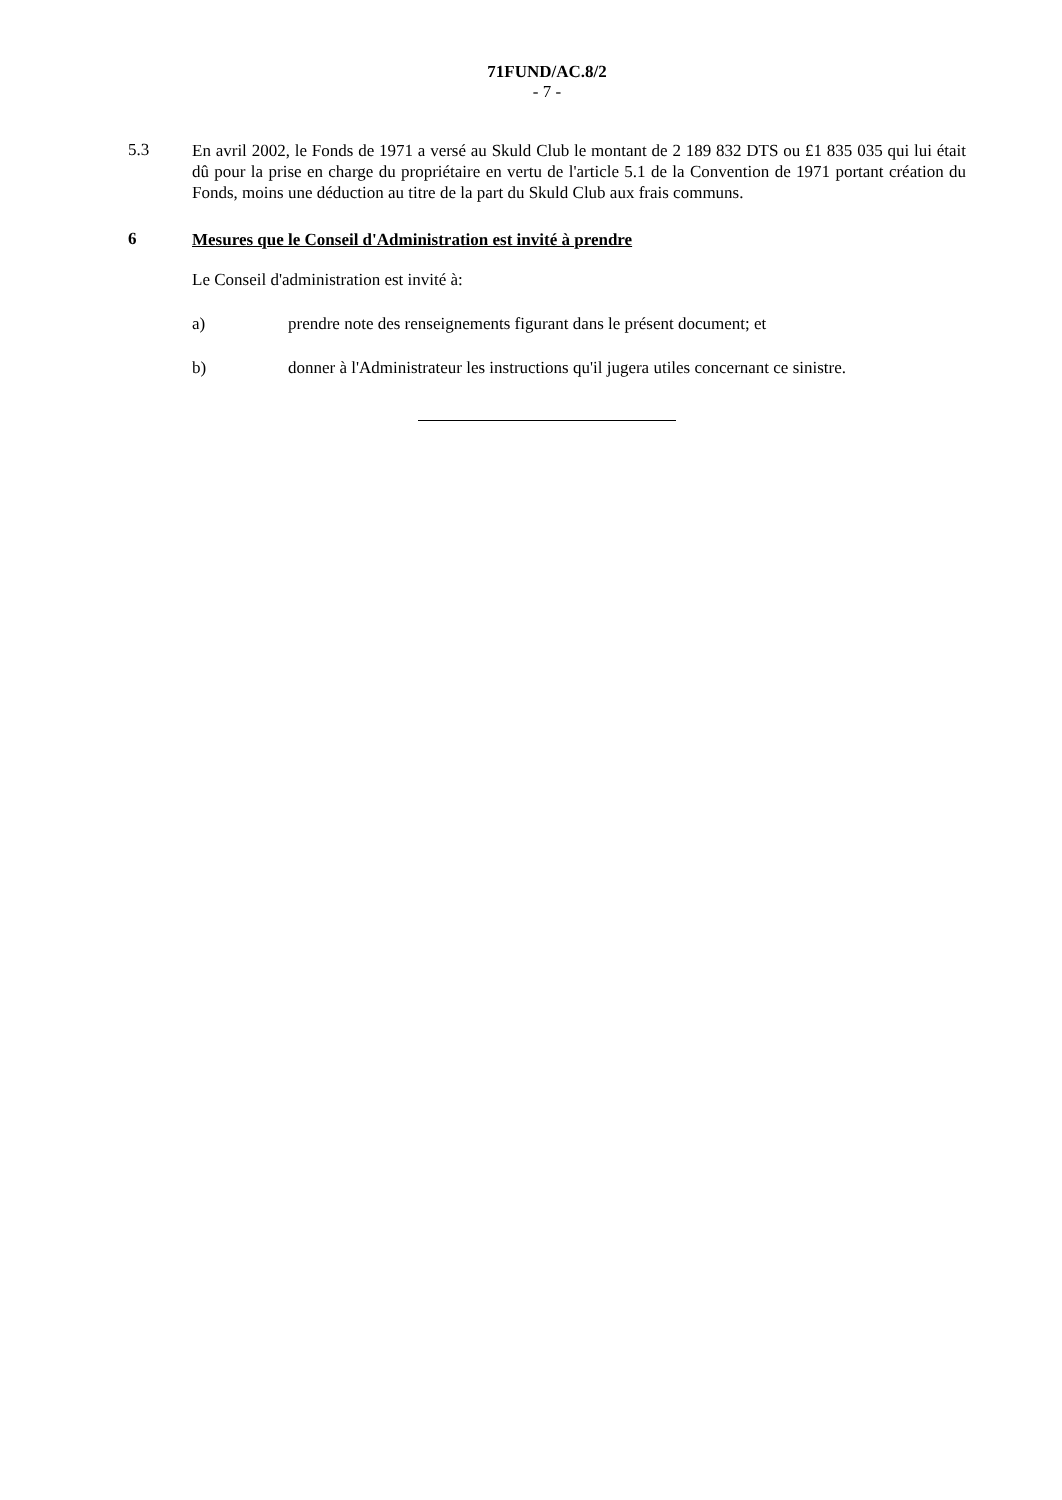71FUND/AC.8/2
- 7 -
5.3
En avril 2002, le Fonds de 1971 a versé au Skuld Club le montant de 2 189 832 DTS ou £1 835 035 qui lui était dû pour la prise en charge du propriétaire en vertu de l'article 5.1 de la Convention de 1971 portant création du Fonds, moins une déduction au titre de la part du Skuld Club aux frais communs.
6
Mesures que le Conseil d'Administration est invité à prendre
Le Conseil d'administration est invité à:
a) prendre note des renseignements figurant dans le présent document; et
b) donner à l'Administrateur les instructions qu'il jugera utiles concernant ce sinistre.